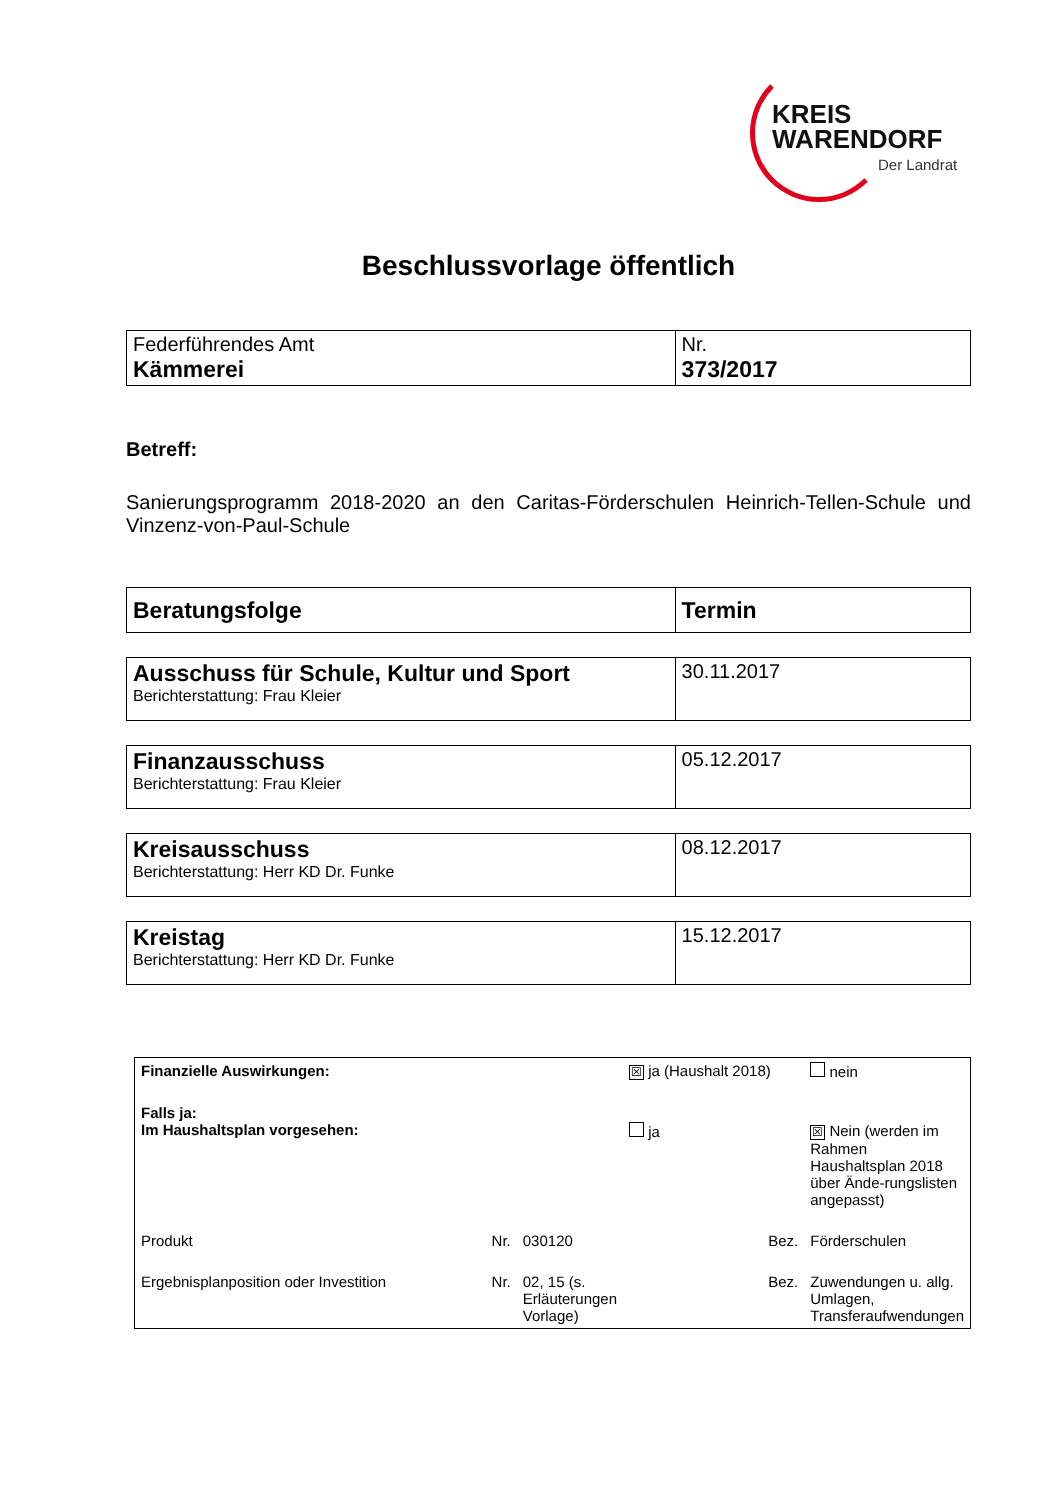KREIS
WARENDORF
Der Landrat
Beschlussvorlage öffentlich
| Federführendes Amt Kämmerei | Nr. 373/2017 |
Betreff:
Sanierungsprogramm 2018-2020 an den Caritas-Förderschulen Heinrich-Tellen-Schule und Vinzenz-von-Paul-Schule
| Beratungsfolge | Termin |
| Ausschuss für Schule, Kultur und Sport Berichterstattung: Frau Kleier | 30.11.2017 |
| Finanzausschuss Berichterstattung: Frau Kleier | 05.12.2017 |
| Kreisausschuss Berichterstattung: Herr KD Dr. Funke | 08.12.2017 |
| Kreistag Berichterstattung: Herr KD Dr. Funke | 15.12.2017 |
| Finanzielle Auswirkungen: | | | ☒ ja (Haushalt 2018) | nein |
| Falls ja: Im Haushaltsplan vorgesehen: | | | ja | ☒ Nein (werden im Rahmen Haushaltsplan 2018 über Ände-rungslisten angepasst) |
| Produkt | Nr. | 030120 | Bez. | Förderschulen |
| Ergebnisplanposition oder Investition | Nr. | 02, 15 (s. Erläuterungen Vorlage) | Bez. | Zuwendungen u. allg. Umlagen, Transferaufwendungen |